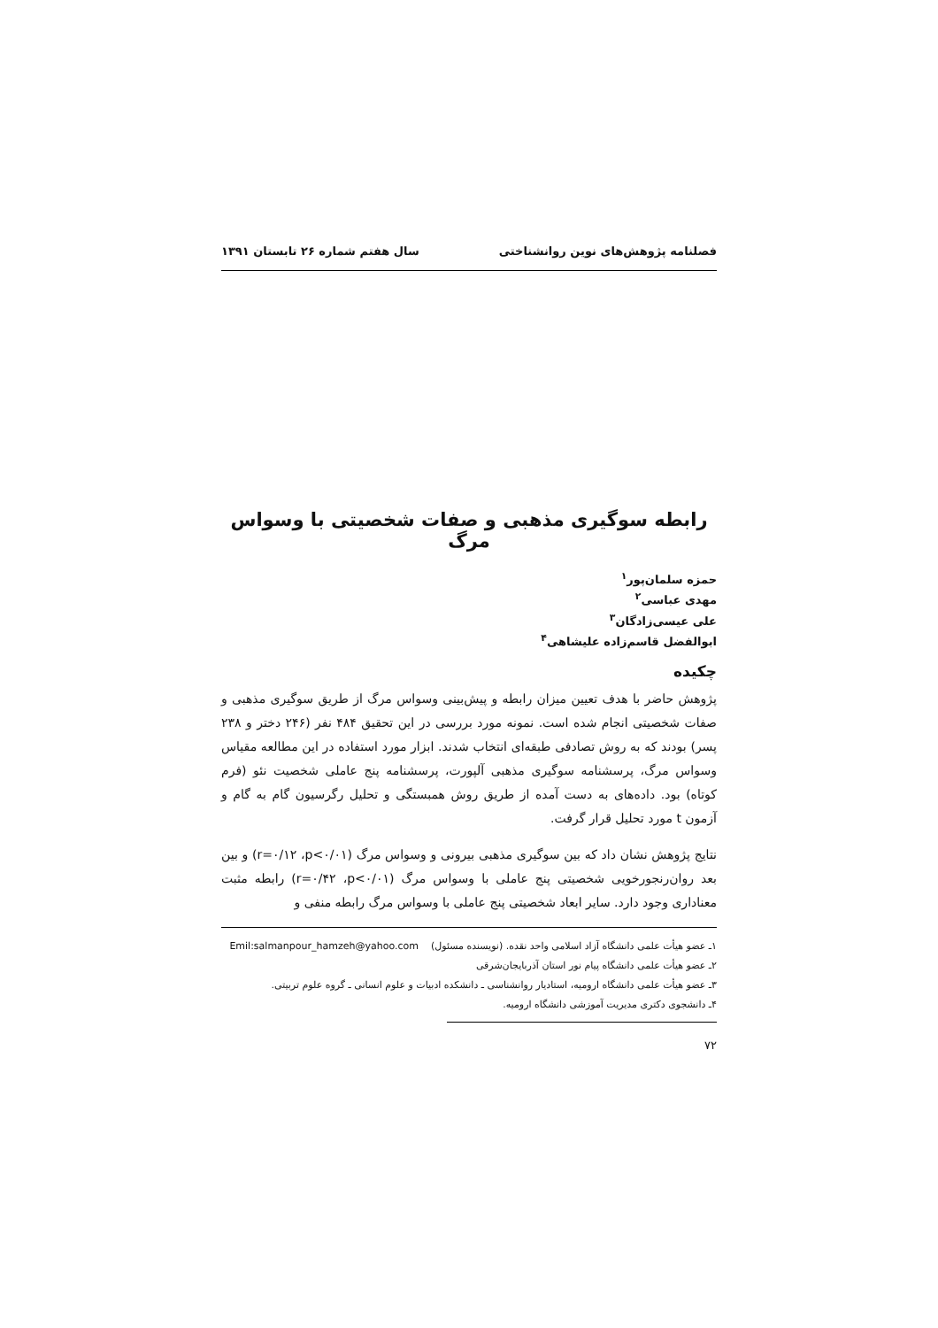فصلنامه پژوهش‌های نوین روانشناختی سال هفتم شماره ۲۶ تابستان ۱۳۹۱
رابطه سوگیری مذهبی و صفات شخصیتی با وسواس مرگ
حمزه سلمان‌پور<sup>۱</sup>
مهدی عباسی<sup>۲</sup>
علی عیسی‌زادگان<sup>۳</sup>
ابوالفضل قاسم‌زاده علیشاهی<sup>۴</sup>
چکیده
پژوهش حاضر با هدف تعیین میزان رابطه و پیش‌بینی وسواس مرگ از طریق سوگیری مذهبی و صفات شخصیتی انجام شده است. نمونه مورد بررسی در این تحقیق ۴۸۴ نفر (۲۴۶ دختر و ۲۳۸ پسر) بودند که به روش تصادفی طبقه‌ای انتخاب شدند. ابزار مورد استفاده در این مطالعه مقیاس وسواس مرگ، پرسشنامه سوگیری مذهبی آلپورت، پرسشنامه پنج عاملی شخصیت نئو (فرم کوتاه) بود. داده‌های به دست آمده از طریق روش همبستگی و تحلیل رگرسیون گام به گام و آزمون t مورد تحلیل قرار گرفت.
نتایج پژوهش نشان داد که بین سوگیری مذهبی بیرونی و وسواس مرگ (r=۰/۱۲ ،p<۰/۰۱) و بین بعد روان‌رنجورخویی شخصیتی پنج عاملی با وسواس مرگ (r=۰/۴۲ ،p<۰/۰۱) رابطه مثبت معناداری وجود دارد. سایر ابعاد شخصیتی پنج عاملی با وسواس مرگ رابطه منفی و
۱ـ عضو هیأت علمی دانشگاه آزاد اسلامی واحد نقده. (نویسنده مسئول) Emil:salmanpour_hamzeh@yahoo.com
۲ـ عضو هیأت علمی دانشگاه پیام نور استان آذربایجان‌شرقی
۳ـ عضو هیأت علمی دانشگاه ارومیه، استادیار روانشناسی ـ دانشکده ادبیات و علوم انسانی ـ گروه علوم تربیتی.
۴ـ دانشجوی دکتری مدیریت آموزشی دانشگاه ارومیه.
۷۲